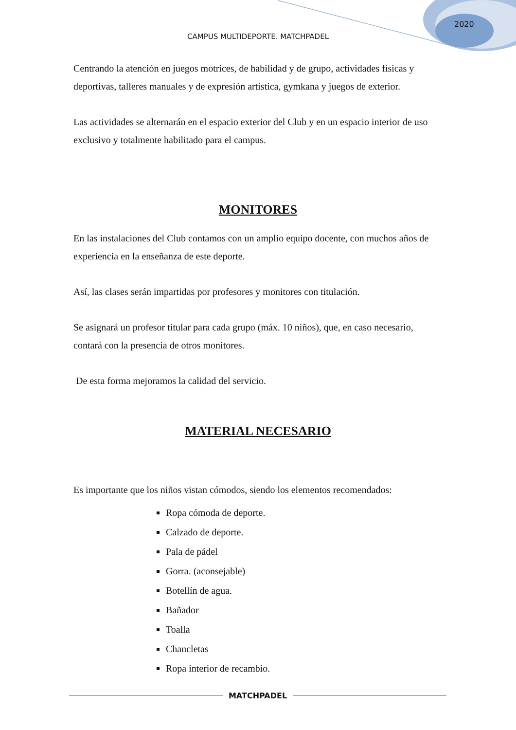2020
CAMPUS MULTIDEPORTE. MATCHPADEL
Centrando la atención en juegos motrices, de habilidad y de grupo, actividades físicas y deportivas, talleres manuales y de expresión artística, gymkana y juegos de exterior.
Las actividades se alternarán en el espacio exterior del Club y en un espacio interior de uso exclusivo y totalmente habilitado para el campus.
MONITORES
En las instalaciones del Club contamos con un amplio equipo docente, con muchos años de experiencia en la enseñanza de este deporte.
Así, las clases serán impartidas por profesores y monitores con titulación.
Se asignará un profesor titular para cada grupo (máx. 10 niños), que, en caso necesario, contará con la presencia de otros monitores.
De esta forma mejoramos la calidad del servicio.
MATERIAL NECESARIO
Es importante que los niños vistan cómodos, siendo los elementos recomendados:
Ropa cómoda de deporte.
Calzado de deporte.
Pala de pádel
Gorra. (aconsejable)
Botellín de agua.
Bañador
Toalla
Chancletas
Ropa interior de recambio.
MATCHPADEL